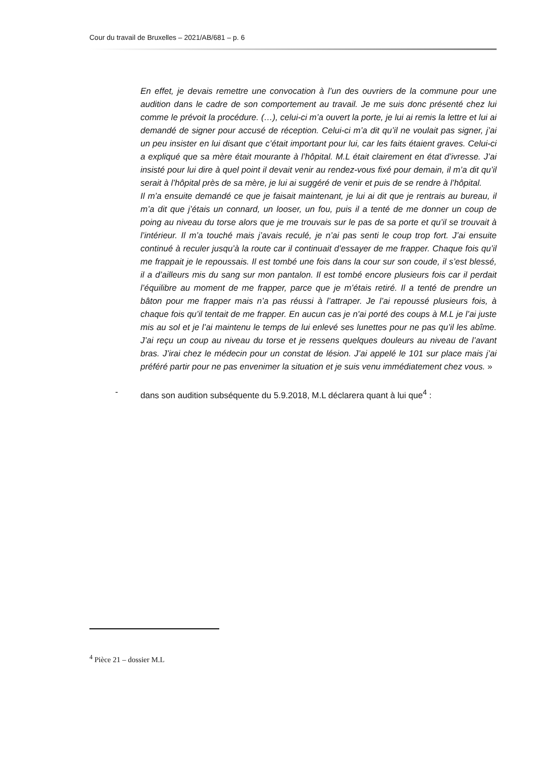Cour du travail de Bruxelles – 2021/AB/681 – p. 6
En effet, je devais remettre une convocation à l’un des ouvriers de la commune pour une audition dans le cadre de son comportement au travail. Je me suis donc présenté chez lui comme le prévoit la procédure. (…), celui-ci m’a ouvert la porte, je lui ai remis la lettre et lui ai demandé de signer pour accusé de réception. Celui-ci m’a dit qu’il ne voulait pas signer, j’ai un peu insister en lui disant que c’était important pour lui, car les faits étaient graves. Celui-ci a expliqué que sa mère était mourante à l’hôpital. M.L était clairement en état d’ivresse. J’ai insisté pour lui dire à quel point il devait venir au rendez-vous fixé pour demain, il m’a dit qu’il serait à l’hôpital près de sa mère, je lui ai suggéré de venir et puis de se rendre à l’hôpital.
Il m’a ensuite demandé ce que je faisait maintenant, je lui ai dit que je rentrais au bureau, il m’a dit que j’étais un connard, un looser, un fou, puis il a tenté de me donner un coup de poing au niveau du torse alors que je me trouvais sur le pas de sa porte et qu’il se trouvait à l’intérieur. Il m’a touché mais j’avais reculé, je n’ai pas senti le coup trop fort. J’ai ensuite continué à reculer jusqu’à la route car il continuait d’essayer de me frapper. Chaque fois qu’il me frappait je le repoussais. Il est tombé une fois dans la cour sur son coude, il s’est blessé, il a d’ailleurs mis du sang sur mon pantalon. Il est tombé encore plusieurs fois car il perdait l’équilibre au moment de me frapper, parce que je m’étais retiré. Il a tenté de prendre un bâton pour me frapper mais n’a pas réussi à l’attraper. Je l’ai repoussé plusieurs fois, à chaque fois qu’il tentait de me frapper. En aucun cas je n'ai porté des coups à M.L je l’ai juste mis au sol et je l’ai maintenu le temps de lui enlevé ses lunettes pour ne pas qu’il les abîme. J’ai reçu un coup au niveau du torse et je ressens quelques douleurs au niveau de l’avant bras. J’irai chez le médecin pour un constat de lésion. J’ai appelé le 101 sur place mais j’ai préféré partir pour ne pas envenimer la situation et je suis venu immédiatement chez vous. »
- dans son audition subséquente du 5.9.2018, M.L déclarera quant à lui que<sup>4</sup> :
<sup>4</sup> Pièce 21 – dossier M.L